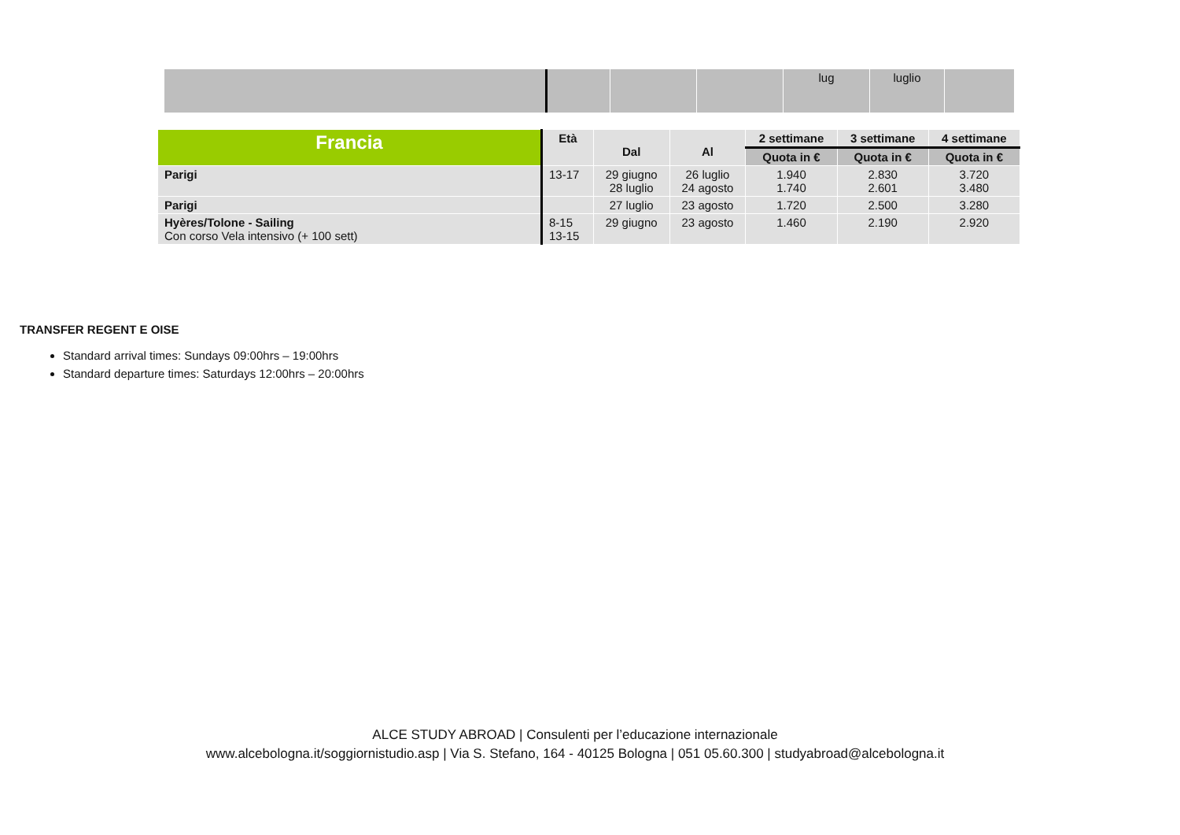| | | | | lug | luglio | |
| Francia | Età | Dal | Al | 2 settimane | 3 settimane | 4 settimane |
| --- | --- | --- | --- | --- | --- | --- |
| | | | | Quota in € | Quota in € | Quota in € |
| Parigi | 13-17 | 29 giugno 28 luglio | 26 luglio 24 agosto | 1.940 1.740 | 2.830 2.601 | 3.720 3.480 |
| Parigi | | 27 luglio | 23 agosto | 1.720 | 2.500 | 3.280 |
| Hyères/Tolone - Sailing Con corso Vela intensivo (+ 100 sett) | 8-15 13-15 | 29 giugno | 23 agosto | 1.460 | 2.190 | 2.920 |
TRANSFER REGENT E OISE
Standard arrival times: Sundays 09:00hrs – 19:00hrs
Standard departure times: Saturdays 12:00hrs – 20:00hrs
ALCE STUDY ABROAD | Consulenti per l’educazione internazionale
www.alcebologna.it/soggiornistudio.asp | Via S. Stefano, 164 - 40125 Bologna | 051 05.60.300 | studyabroad@alcebologna.it